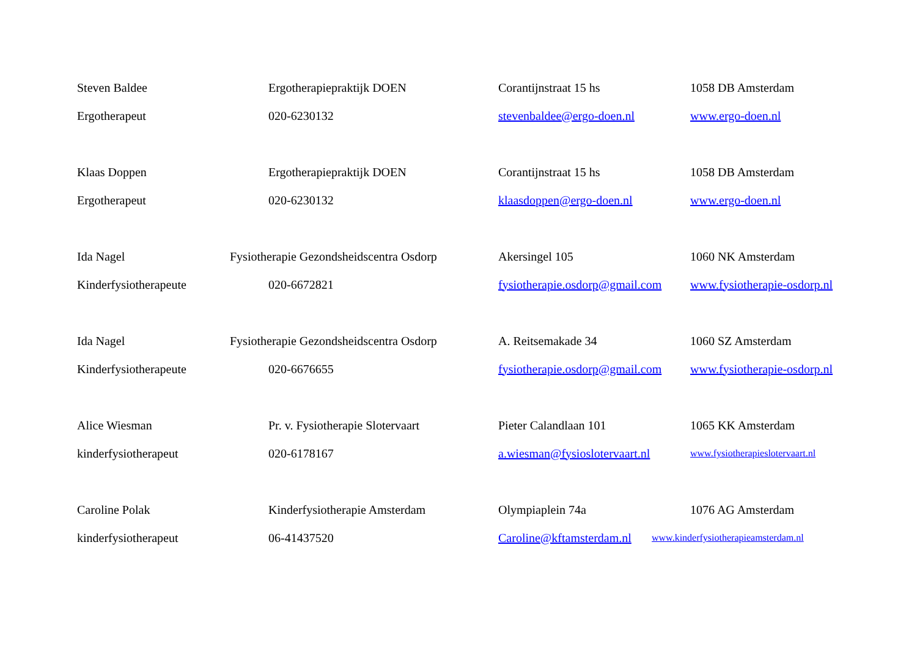| Steven Baldee | Ergotherapiepraktijk DOEN | Corantijnstraat 15 hs | 1058 DB Amsterdam |
| Ergotherapeut | 020-6230132 | stevenbaldee@ergo-doen.nl | www.ergo-doen.nl |
| Klaas Doppen | Ergotherapiepraktijk DOEN | Corantijnstraat 15 hs | 1058 DB Amsterdam |
| Ergotherapeut | 020-6230132 | klaasdoppen@ergo-doen.nl | www.ergo-doen.nl |
| Ida Nagel | Fysiotherapie Gezondsheidscentra Osdorp | Akersingel 105 | 1060 NK Amsterdam |
| Kinderfysiotherapeute | 020-6672821 | fysiotherapie.osdorp@gmail.com | www.fysiotherapie-osdorp.nl |
| Ida Nagel | Fysiotherapie Gezondsheidscentra Osdorp | A. Reitsemakade 34 | 1060 SZ Amsterdam |
| Kinderfysiotherapeute | 020-6676655 | fysiotherapie.osdorp@gmail.com | www.fysiotherapie-osdorp.nl |
| Alice Wiesman | Pr. v. Fysiotherapie Slotervaart | Pieter Calandlaan 101 | 1065 KK Amsterdam |
| kinderfysiotherapeut | 020-6178167 | a.wiesman@fysioslotervaart.nl | www.fysiotherapieslotervaart.nl |
| Caroline Polak | Kinderfysiotherapie Amsterdam | Olympiaplein 74a | 1076 AG Amsterdam |
| kinderfysiotherapeut | 06-41437520 | Caroline@kftamsterdam.nl | www.kinderfysiotherapieamsterdam.nl |